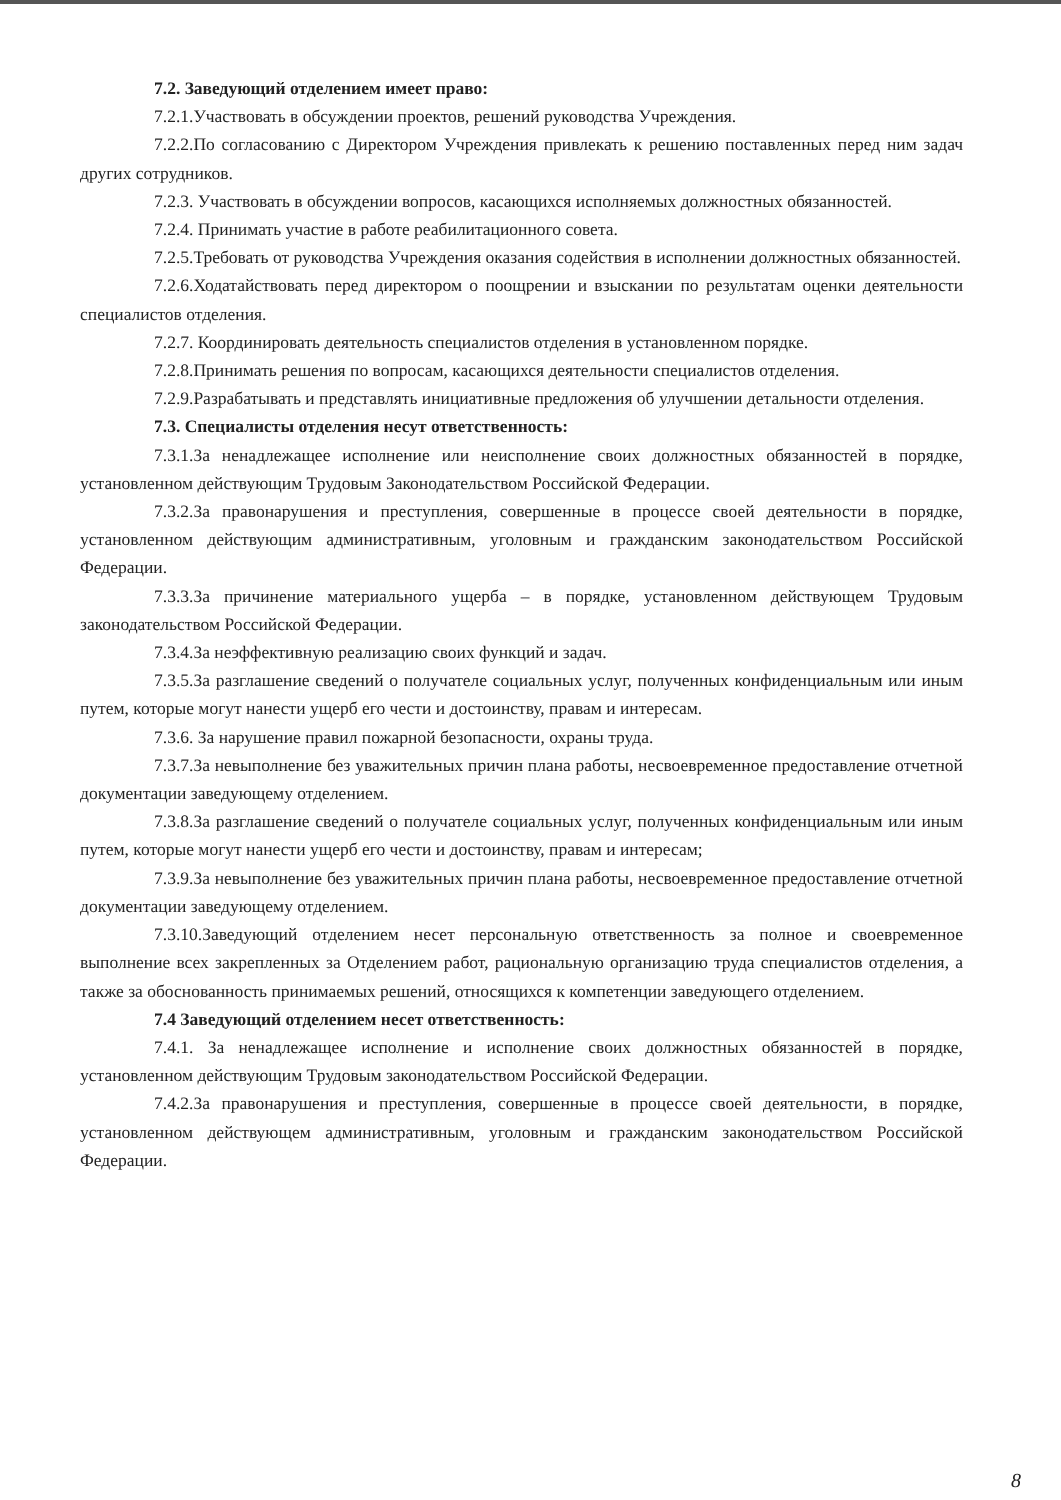7.2. Заведующий отделением имеет право:
7.2.1.Участвовать в обсуждении проектов, решений руководства Учреждения.
7.2.2.По согласованию с Директором Учреждения привлекать к решению поставленных перед ним задач других сотрудников.
7.2.3. Участвовать в обсуждении вопросов, касающихся исполняемых должностных обязанностей.
7.2.4. Принимать участие в работе реабилитационного совета.
7.2.5.Требовать от руководства Учреждения оказания содействия в исполнении должностных обязанностей.
7.2.6.Ходатайствовать перед директором о поощрении и взыскании по результатам оценки деятельности специалистов отделения.
7.2.7. Координировать деятельность специалистов отделения в установленном порядке.
7.2.8.Принимать решения по вопросам, касающихся деятельности специалистов отделения.
7.2.9.Разрабатывать и представлять инициативные предложения об улучшении детальности отделения.
7.3. Специалисты отделения несут ответственность:
7.3.1.За ненадлежащее исполнение или неисполнение своих должностных обязанностей в порядке, установленном действующим Трудовым Законодательством Российской Федерации.
7.3.2.За правонарушения и преступления, совершенные в процессе своей деятельности в порядке, установленном действующим административным, уголовным и гражданским законодательством Российской Федерации.
7.3.3.За причинение материального ущерба – в порядке, установленном действующем Трудовым законодательством Российской Федерации.
7.3.4.За неэффективную реализацию своих функций и задач.
7.3.5.За разглашение сведений о получателе социальных услуг, полученных конфиденциальным или иным путем, которые могут нанести ущерб его чести и достоинству, правам и интересам.
7.3.6. За нарушение правил пожарной безопасности, охраны труда.
7.3.7.За невыполнение без уважительных причин плана работы, несвоевременное предоставление отчетной документации заведующему отделением.
7.3.8.За разглашение сведений о получателе социальных услуг, полученных конфиденциальным или иным путем, которые могут нанести ущерб его чести и достоинству, правам и интересам;
7.3.9.За невыполнение без уважительных причин плана работы, несвоевременное предоставление отчетной документации заведующему отделением.
7.3.10.Заведующий отделением несет персональную ответственность за полное и своевременное выполнение всех закрепленных за Отделением работ, рациональную организацию труда специалистов отделения, а также за обоснованность принимаемых решений, относящихся к компетенции заведующего отделением.
7.4 Заведующий отделением несет ответственность:
7.4.1. За ненадлежащее исполнение и исполнение своих должностных обязанностей в порядке, установленном действующим Трудовым законодательством Российской Федерации.
7.4.2.За правонарушения и преступления, совершенные в процессе своей деятельности, в порядке, установленном действующем административным, уголовным и гражданским законодательством Российской Федерации.
8